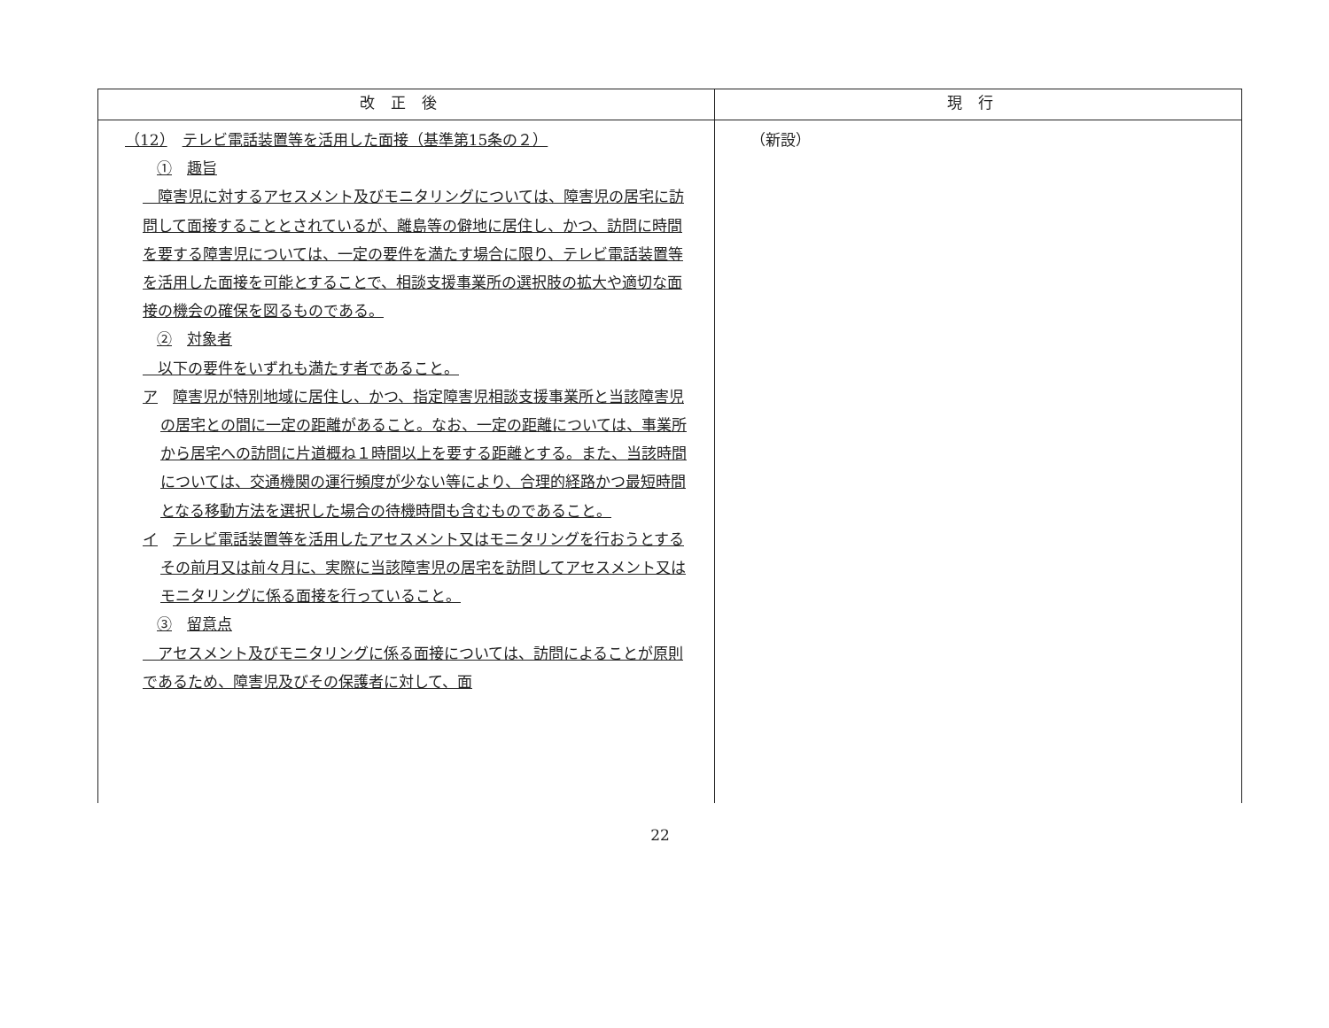| 改正後 | 現行 |
| --- | --- |
| （12） テレビ電話装置等を活用した面接（基準第15条の２） ① 趣旨 障害児に対するアセスメント及びモニタリングについては、障害児の居宅に訪問して面接することとされているが、離島等の僻地に居住し、かつ、訪問に時間を要する障害児については、一定の要件を満たす場合に限り、テレビ電話装置等を活用した面接を可能とすることで、相談支援事業所の選択肢の拡大や適切な面接の機会の確保を図るものである。 ② 対象者 以下の要件をいずれも満たす者であること。 ア 障害児が特別地域に居住し、かつ、指定障害児相談支援事業所と当該障害児の居宅との間に一定の距離があること。なお、一定の距離については、事業所から居宅への訪問に片道概ね１時間以上を要する距離とする。また、当該時間については、交通機関の運行頻度が少ない等により、合理的経路かつ最短時間となる移動方法を選択した場合の待機時間も含むものであること。 イ テレビ電話装置等を活用したアセスメント又はモニタリングを行おうとするその前月又は前々月に、実際に当該障害児の居宅を訪問してアセスメント又はモニタリングに係る面接を行っていること。 ③ 留意点 アセスメント及びモニタリングに係る面接については、訪問によることが原則であるため、障害児及びその保護者に対して、面 | （新設） |
22